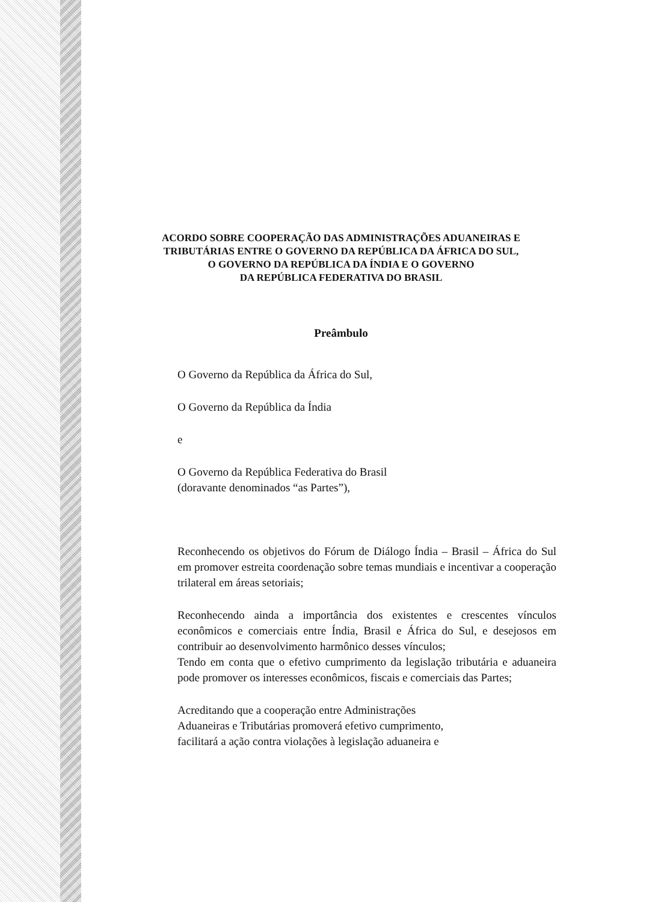ACORDO SOBRE COOPERAÇÃO DAS ADMINISTRAÇÕES ADUANEIRAS E
TRIBUTÁRIAS ENTRE O GOVERNO DA REPÚBLICA DA ÁFRICA DO SUL,
O GOVERNO DA REPÚBLICA DA ÍNDIA E O GOVERNO
DA REPÚBLICA FEDERATIVA DO BRASIL
Preâmbulo
O Governo da República da África do Sul,
O Governo da República da Índia
e
O Governo da República Federativa do Brasil
(doravante denominados “as Partes”),
Reconhecendo os objetivos do Fórum de Diálogo Índia – Brasil – África do Sul em promover estreita coordenação sobre temas mundiais e incentivar a cooperação trilateral em áreas setoriais;
Reconhecendo ainda a importância dos existentes e crescentes vínculos econômicos e comerciais entre Índia, Brasil e África do Sul, e desejosos em contribuir ao desenvolvimento harmônico desses vínculos;
Tendo em conta que o efetivo cumprimento da legislação tributária e aduaneira pode promover os interesses econômicos, fiscais e comerciais das Partes;
Acreditando que a cooperação entre Administrações
Aduaneiras e Tributárias promoverá efetivo cumprimento,
facilitará a ação contra violações à legislação aduaneira e